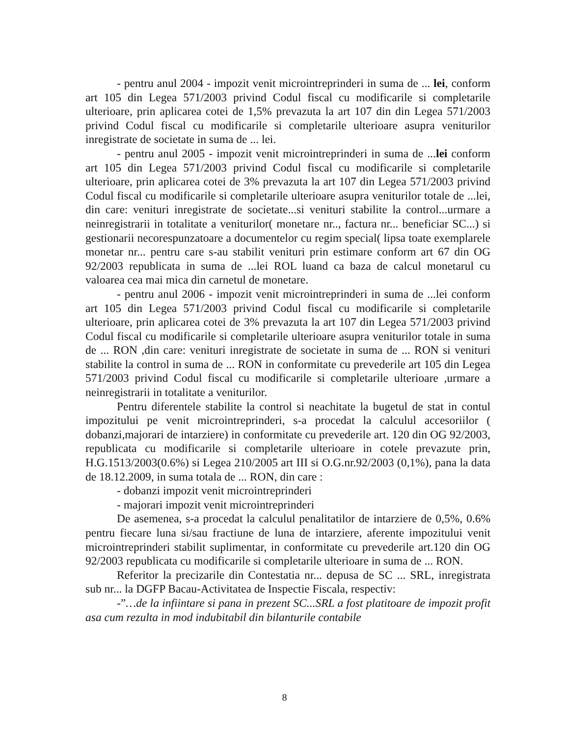- pentru anul 2004 - impozit venit microintreprinderi in suma de ... lei, conform art 105 din Legea 571/2003 privind Codul fiscal cu modificarile si completarile ulterioare, prin aplicarea cotei de 1,5% prevazuta la art 107 din din Legea 571/2003 privind Codul fiscal cu modificarile si completarile ulterioare asupra veniturilor inregistrate de societate in suma de ... lei.
- pentru anul 2005 - impozit venit microintreprinderi in suma de ...lei conform art 105 din Legea 571/2003 privind Codul fiscal cu modificarile si completarile ulterioare, prin aplicarea cotei de 3% prevazuta la art 107 din Legea 571/2003 privind Codul fiscal cu modificarile si completarile ulterioare asupra veniturilor totale de ...lei, din care: venituri inregistrate de societate...si venituri stabilite la control...urmare a neinregistrarii in totalitate a veniturilor( monetare nr.., factura nr... beneficiar SC...) si gestionarii necorespunzatoare a documentelor cu regim special( lipsa toate exemplarele monetar nr... pentru care s-au stabilit venituri prin estimare conform art 67 din OG 92/2003 republicata in suma de ...lei ROL luand ca baza de calcul monetarul cu valoarea cea mai mica din carnetul de monetare.
- pentru anul 2006 - impozit venit microintreprinderi in suma de ...lei conform art 105 din Legea 571/2003 privind Codul fiscal cu modificarile si completarile ulterioare, prin aplicarea cotei de 3% prevazuta la art 107 din Legea 571/2003 privind Codul fiscal cu modificarile si completarile ulterioare asupra veniturilor totale in suma de ... RON ,din care: venituri inregistrate de societate in suma de ... RON si venituri stabilite la control in suma de ... RON in conformitate cu prevederile art 105 din Legea 571/2003 privind Codul fiscal cu modificarile si completarile ulterioare ,urmare a neinregistrarii in totalitate a veniturilor.
Pentru diferentele stabilite la control si neachitate la bugetul de stat in contul impozitului pe venit microintreprinderi, s-a procedat la calculul accesoriilor ( dobanzi,majorari de intarziere) in conformitate cu prevederile art. 120 din OG 92/2003, republicata cu modificarile si completarile ulterioare in cotele prevazute prin, H.G.1513/2003(0.6%) si Legea 210/2005 art III si O.G.nr.92/2003 (0,1%), pana la data de 18.12.2009, in suma totala de ... RON, din care :
- dobanzi impozit venit microintreprinderi
- majorari impozit venit microintreprinderi
De asemenea, s-a procedat la calculul penalitatilor de intarziere de 0,5%, 0.6% pentru fiecare luna si/sau fractiune de luna de intarziere, aferente impozitului venit microintreprinderi stabilit suplimentar, in conformitate cu prevederile art.120 din OG 92/2003 republicata cu modificarile si completarile ulterioare in suma de ... RON.
Referitor la precizarile din Contestatia nr... depusa de SC ... SRL, inregistrata sub nr... la DGFP Bacau-Activitatea de Inspectie Fiscala, respectiv:
-”…de la infiintare si pana in prezent SC...SRL a fost platitoare de impozit profit asa cum rezulta in mod indubitabil din bilanturile contabile
8